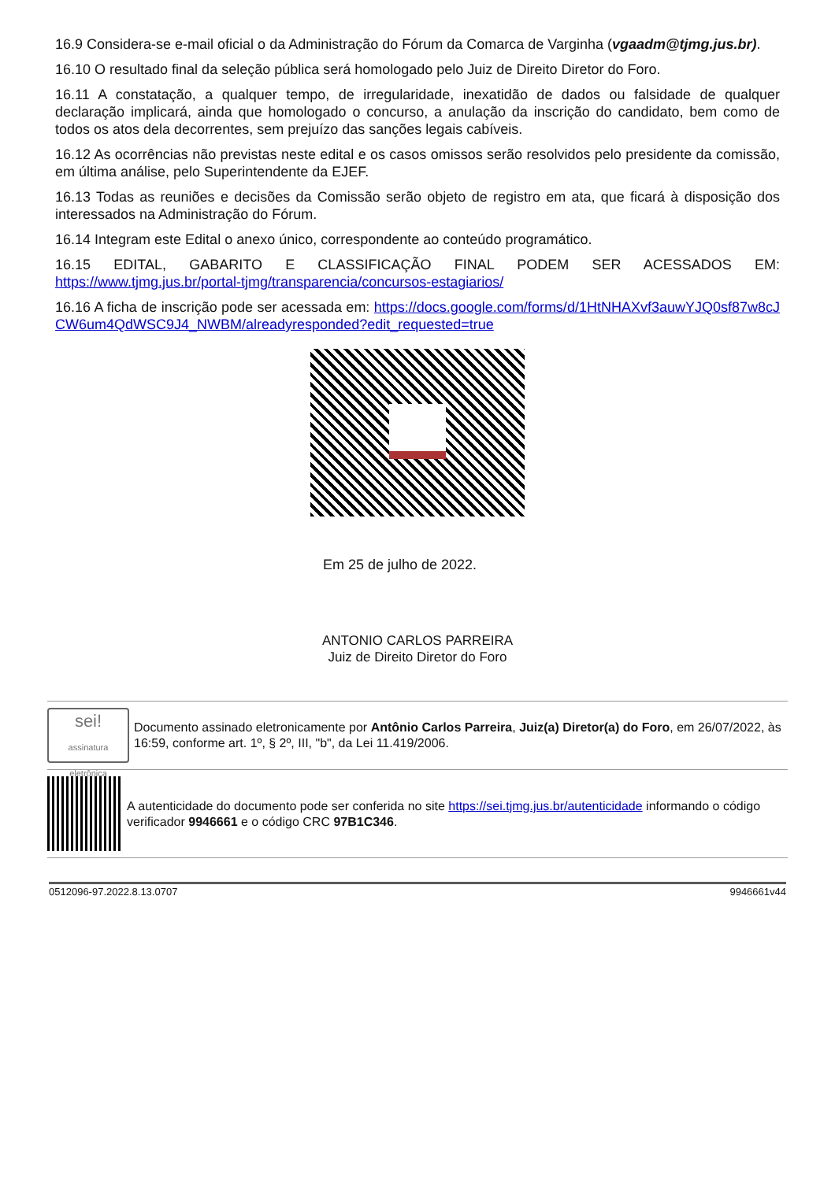16.9 Considera-se e-mail oficial o da Administração do Fórum da Comarca de Varginha (vgaadm@tjmg.jus.br).
16.10 O resultado final da seleção pública será homologado pelo Juiz de Direito Diretor do Foro.
16.11 A constatação, a qualquer tempo, de irregularidade, inexatidão de dados ou falsidade de qualquer declaração implicará, ainda que homologado o concurso, a anulação da inscrição do candidato, bem como de todos os atos dela decorrentes, sem prejuízo das sanções legais cabíveis.
16.12 As ocorrências não previstas neste edital e os casos omissos serão resolvidos pelo presidente da comissão, em última análise, pelo Superintendente da EJEF.
16.13 Todas as reuniões e decisões da Comissão serão objeto de registro em ata, que ficará à disposição dos interessados na Administração do Fórum.
16.14 Integram este Edital o anexo único, correspondente ao conteúdo programático.
16.15 EDITAL, GABARITO E CLASSIFICAÇÃO FINAL PODEM SER ACESSADOS EM: https://www.tjmg.jus.br/portal-tjmg/transparencia/concursos-estagiarios/
16.16 A ficha de inscrição pode ser acessada em: https://docs.google.com/forms/d/1HtNHAXvf3auwYJQ0sf87w8cJCW6um4QdWSC9J4_NWBM/alreadyresponded?edit_requested=true
Em 25 de julho de 2022.
ANTONIO CARLOS PARREIRA
Juiz de Direito Diretor do Foro
sei!
assinatura eletrônica
Documento assinado eletronicamente por Antônio Carlos Parreira, Juiz(a) Diretor(a) do Foro, em 26/07/2022, às 16:59, conforme art. 1º, § 2º, III, "b", da Lei 11.419/2006.
A autenticidade do documento pode ser conferida no site https://sei.tjmg.jus.br/autenticidade informando o código verificador 9946661 e o código CRC 97B1C346.
0512096-97.2022.8.13.0707 9946661v44